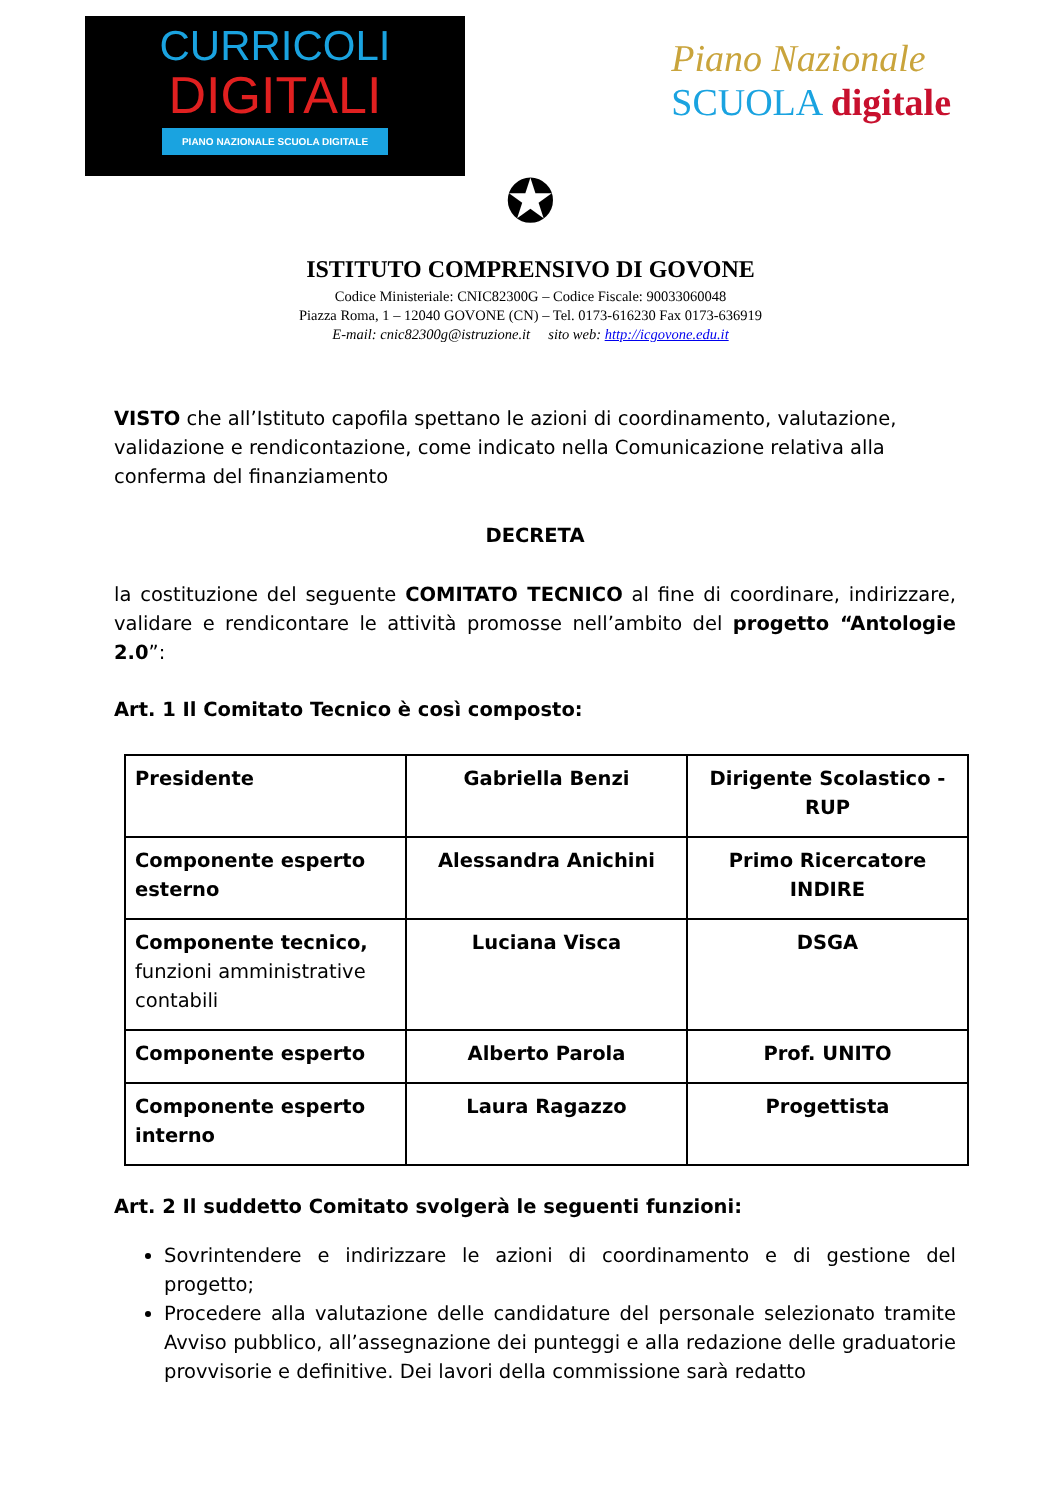CURRICOLI
DIGITALI
PIANO NAZIONALE SCUOLA DIGITALE
Piano Nazionale
SCUOLA digitale
✪
ISTITUTO COMPRENSIVO DI GOVONE
Codice Ministeriale: CNIC82300G – Codice Fiscale: 90033060048
Piazza Roma, 1 – 12040 GOVONE (CN) – Tel. 0173-616230 Fax 0173-636919
E-mail: cnic82300g@istruzione.it sito web: http://icgovone.edu.it
VISTO che all’Istituto capofila spettano le azioni di coordinamento, valutazione, validazione e rendicontazione, come indicato nella Comunicazione relativa alla conferma del finanziamento
DECRETA
la costituzione del seguente COMITATO TECNICO al fine di coordinare, indirizzare, validare e rendicontare le attività promosse nell’ambito del progetto “Antologie 2.0”:
Art. 1 Il Comitato Tecnico è così composto:
| Presidente | Gabriella Benzi | Dirigente Scolastico - RUP |
| Componente esperto esterno | Alessandra Anichini | Primo Ricercatore INDIRE |
| Componente tecnico, funzioni amministrative contabili | Luciana Visca | DSGA |
| Componente esperto | Alberto Parola | Prof. UNITO |
| Componente esperto interno | Laura Ragazzo | Progettista |
Art. 2 Il suddetto Comitato svolgerà le seguenti funzioni:
Sovrintendere e indirizzare le azioni di coordinamento e di gestione del progetto;
Procedere alla valutazione delle candidature del personale selezionato tramite Avviso pubblico, all’assegnazione dei punteggi e alla redazione delle graduatorie provvisorie e definitive. Dei lavori della commissione sarà redatto